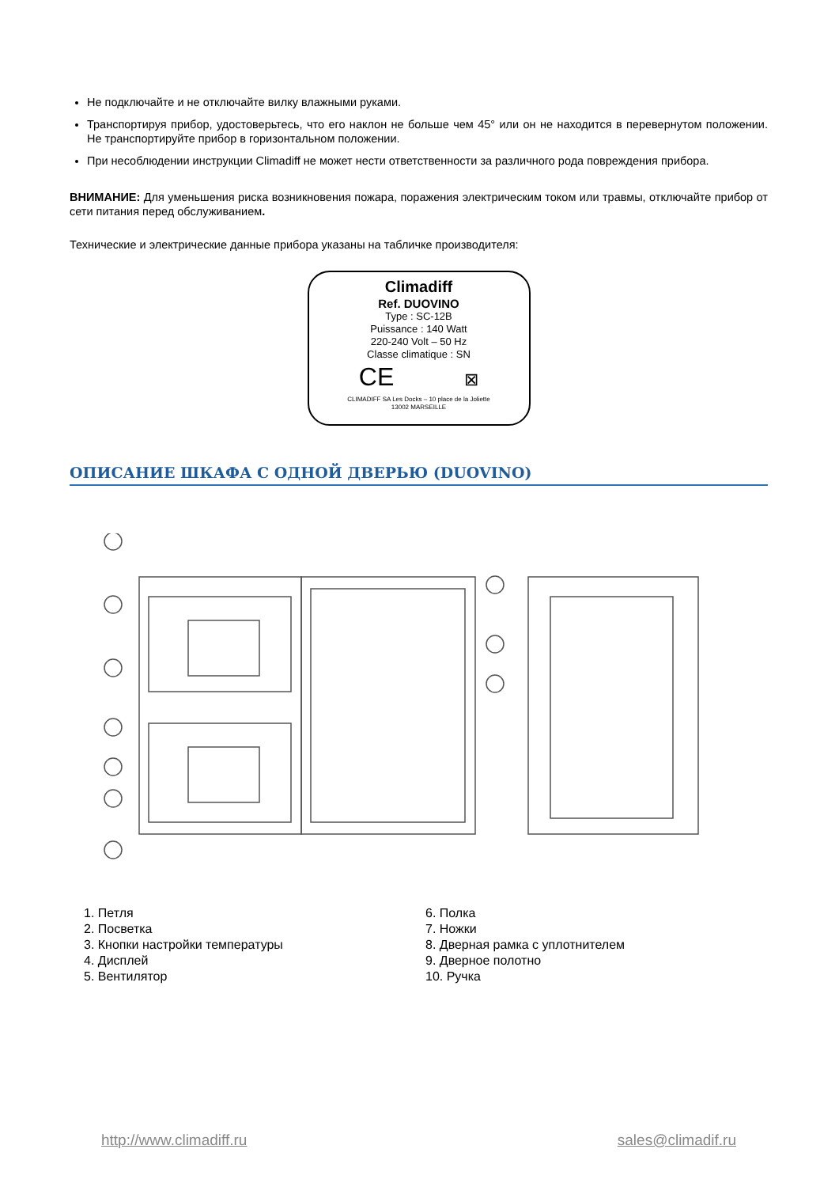Не подключайте и не отключайте вилку влажными руками.
Транспортируя прибор, удостоверьтесь, что его наклон не больше чем 45° или он не находится в перевернутом положении. Не транспортируйте прибор в горизонтальном положении.
При несоблюдении инструкции Climadiff не может нести ответственности за различного рода повреждения прибора.
ВНИМАНИЕ: Для уменьшения риска возникновения пожара, поражения электрическим током или травмы, отключайте прибор от сети питания перед обслуживанием.
Технические и электрические данные прибора указаны на табличке производителя:
Climadiff
Ref. DUOVINO
Type : SC-12B
Puissance : 140 Watt
220-240 Volt – 50 Hz
Classe climatique : SN
CE ⊠
CLIMADIFF SA Les Docks – 10 place de la Joliette
13002 MARSEILLE
ОПИСАНИЕ ШКАФА С ОДНОЙ ДВЕРЬЮ (DUOVINO)
1. Петля
2. Посветка
3. Кнопки настройки температуры
4. Дисплей
5. Вентилятор
6. Полка
7. Ножки
8. Дверная рамка с уплотнителем
9. Дверное полотно
10. Ручка
http://www.climadiff.ru sales@climadif.ru